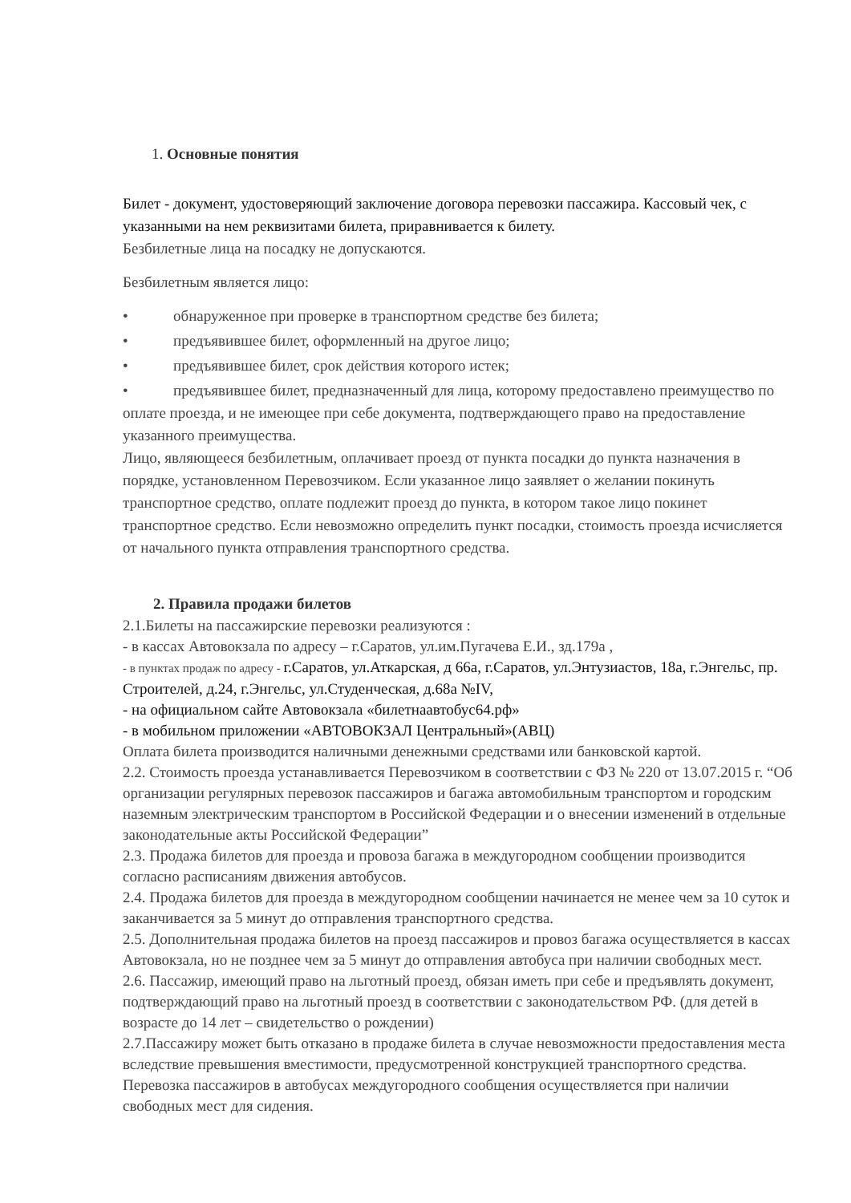1. Основные понятия
Билет - документ, удостоверяющий заключение договора перевозки пассажира. Кассовый чек, с указанными на нем реквизитами билета, приравнивается к билету.
Безбилетные лица на посадку не допускаются.
Безбилетным является лицо:
• обнаруженное при проверке в транспортном средстве без билета;
• предъявившее билет, оформленный на другое лицо;
• предъявившее билет, срок действия которого истек;
• предъявившее билет, предназначенный для лица, которому предоставлено преимущество по оплате проезда, и не имеющее при себе документа, подтверждающего право на предоставление указанного преимущества.
Лицо, являющееся безбилетным, оплачивает проезд от пункта посадки до пункта назначения в порядке, установленном Перевозчиком. Если указанное лицо заявляет о желании покинуть транспортное средство, оплате подлежит проезд до пункта, в котором такое лицо покинет транспортное средство. Если невозможно определить пункт посадки, стоимость проезда исчисляется от начального пункта отправления транспортного средства.
2. Правила продажи билетов
2.1.Билеты на пассажирские перевозки реализуются :
- в кассах Автовокзала по адресу – г.Саратов, ул.им.Пугачева Е.И., зд.179а ,
- в пунктах продаж по адресу - г.Саратов, ул.Аткарская, д 66а, г.Саратов, ул.Энтузиастов, 18а, г.Энгельс, пр. Строителей, д.24, г.Энгельс, ул.Студенческая, д.68а №IV,
- на официальном сайте Автовокзала «билетнаавтобус64.рф»
- в мобильном приложении «АВТОВОКЗАЛ Центральный»(АВЦ)
Оплата билета производится наличными денежными средствами или банковской картой.
2.2. Стоимость проезда устанавливается Перевозчиком в соответствии с ФЗ № 220 от 13.07.2015 г. “Об организации регулярных перевозок пассажиров и багажа автомобильным транспортом и городским наземным электрическим транспортом в Российской Федерации и о внесении изменений в отдельные законодательные акты Российской Федерации”
2.3. Продажа билетов для проезда и провоза багажа в междугородном сообщении производится согласно расписаниям движения автобусов.
2.4. Продажа билетов для проезда в междугородном сообщении начинается не менее чем за 10 суток и заканчивается за 5 минут до отправления транспортного средства.
2.5. Дополнительная продажа билетов на проезд пассажиров и провоз багажа осуществляется в кассах Автовокзала, но не позднее чем за 5 минут до отправления автобуса при наличии свободных мест.
2.6. Пассажир, имеющий право на льготный проезд, обязан иметь при себе и предъявлять документ, подтверждающий право на льготный проезд в соответствии с законодательством РФ. (для детей в возрасте до 14 лет – свидетельство о рождении)
2.7.Пассажиру может быть отказано в продаже билета в случае невозможности предоставления места вследствие превышения вместимости, предусмотренной конструкцией транспортного средства. Перевозка пассажиров в автобусах междугородного сообщения осуществляется при наличии свободных мест для сидения.